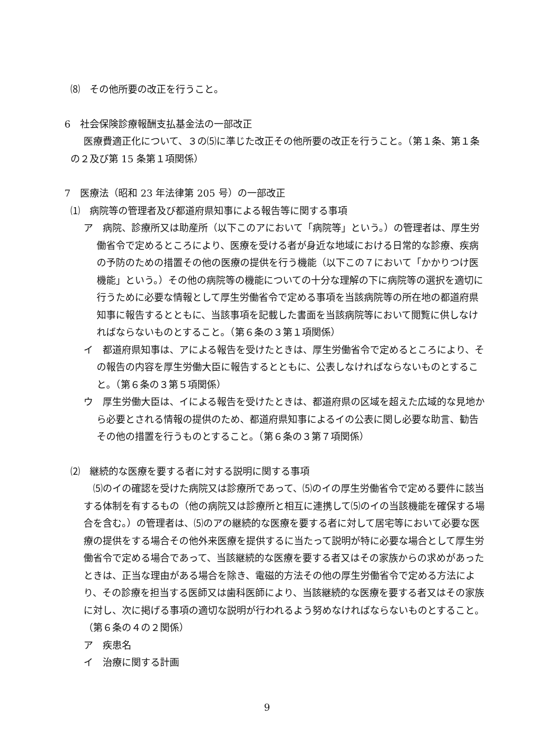⑻　その他所要の改正を行うこと。
6　社会保険診療報酬支払基金法の一部改正
医療費適正化について、３の⑸に準じた改正その他所要の改正を行うこと。（第１条、第１条の２及び第 15 条第１項関係）
7　医療法（昭和 23 年法律第 205 号）の一部改正
⑴　病院等の管理者及び都道府県知事による報告等に関する事項
ア　病院、診療所又は助産所（以下このアにおいて「病院等」という。）の管理者は、厚生労働省令で定めるところにより、医療を受ける者が身近な地域における日常的な診療、疾病の予防のための措置その他の医療の提供を行う機能（以下この７において「かかりつけ医機能」という。）その他の病院等の機能についての十分な理解の下に病院等の選択を適切に行うために必要な情報として厚生労働省令で定める事項を当該病院等の所在地の都道府県知事に報告するとともに、当該事項を記載した書面を当該病院等において閲覧に供しなければならないものとすること。（第６条の３第１項関係）
イ　都道府県知事は、アによる報告を受けたときは、厚生労働省令で定めるところにより、その報告の内容を厚生労働大臣に報告するとともに、公表しなければならないものとすること。（第６条の３第５項関係）
ウ　厚生労働大臣は、イによる報告を受けたときは、都道府県の区域を超えた広域的な見地から必要とされる情報の提供のため、都道府県知事によるイの公表に関し必要な助言、勧告その他の措置を行うものとすること。（第６条の３第７項関係）
⑵　継続的な医療を要する者に対する説明に関する事項
⑸のイの確認を受けた病院又は診療所であって、⑸のイの厚生労働省令で定める要件に該当する体制を有するもの（他の病院又は診療所と相互に連携して⑸のイの当該機能を確保する場合を含む。）の管理者は、⑸のアの継続的な医療を要する者に対して居宅等において必要な医療の提供をする場合その他外来医療を提供するに当たって説明が特に必要な場合として厚生労働省令で定める場合であって、当該継続的な医療を要する者又はその家族からの求めがあったときは、正当な理由がある場合を除き、電磁的方法その他の厚生労働省令で定める方法により、その診療を担当する医師又は歯科医師により、当該継続的な医療を要する者又はその家族に対し、次に掲げる事項の適切な説明が行われるよう努めなければならないものとすること。（第６条の４の２関係）
ア　疾患名
イ　治療に関する計画
9